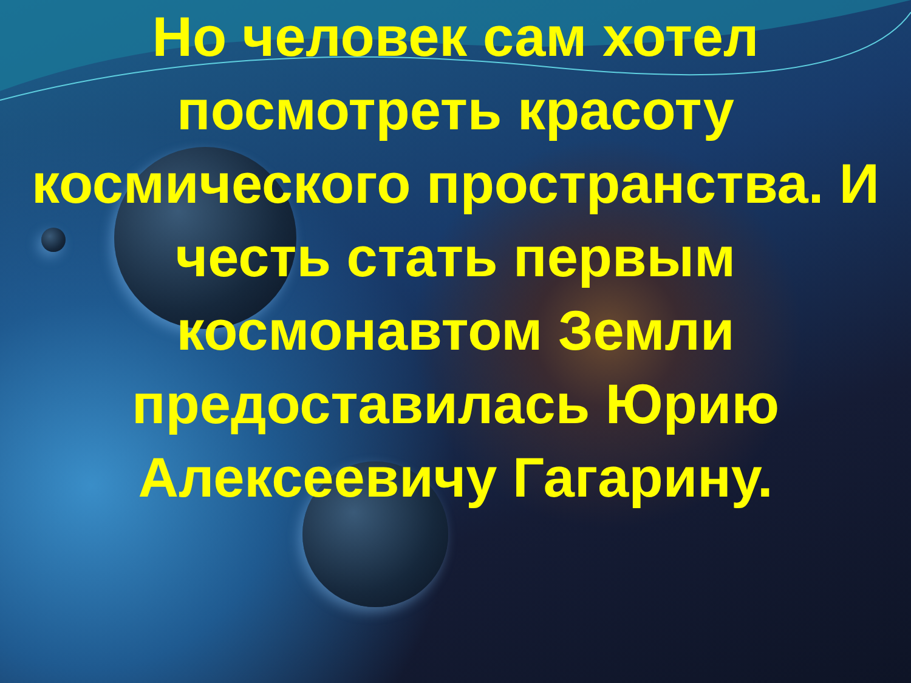Но человек сам хотел посмотреть красоту космического пространства. И честь стать первым космонавтом Земли предоставилась Юрию Алексеевичу Гагарину.